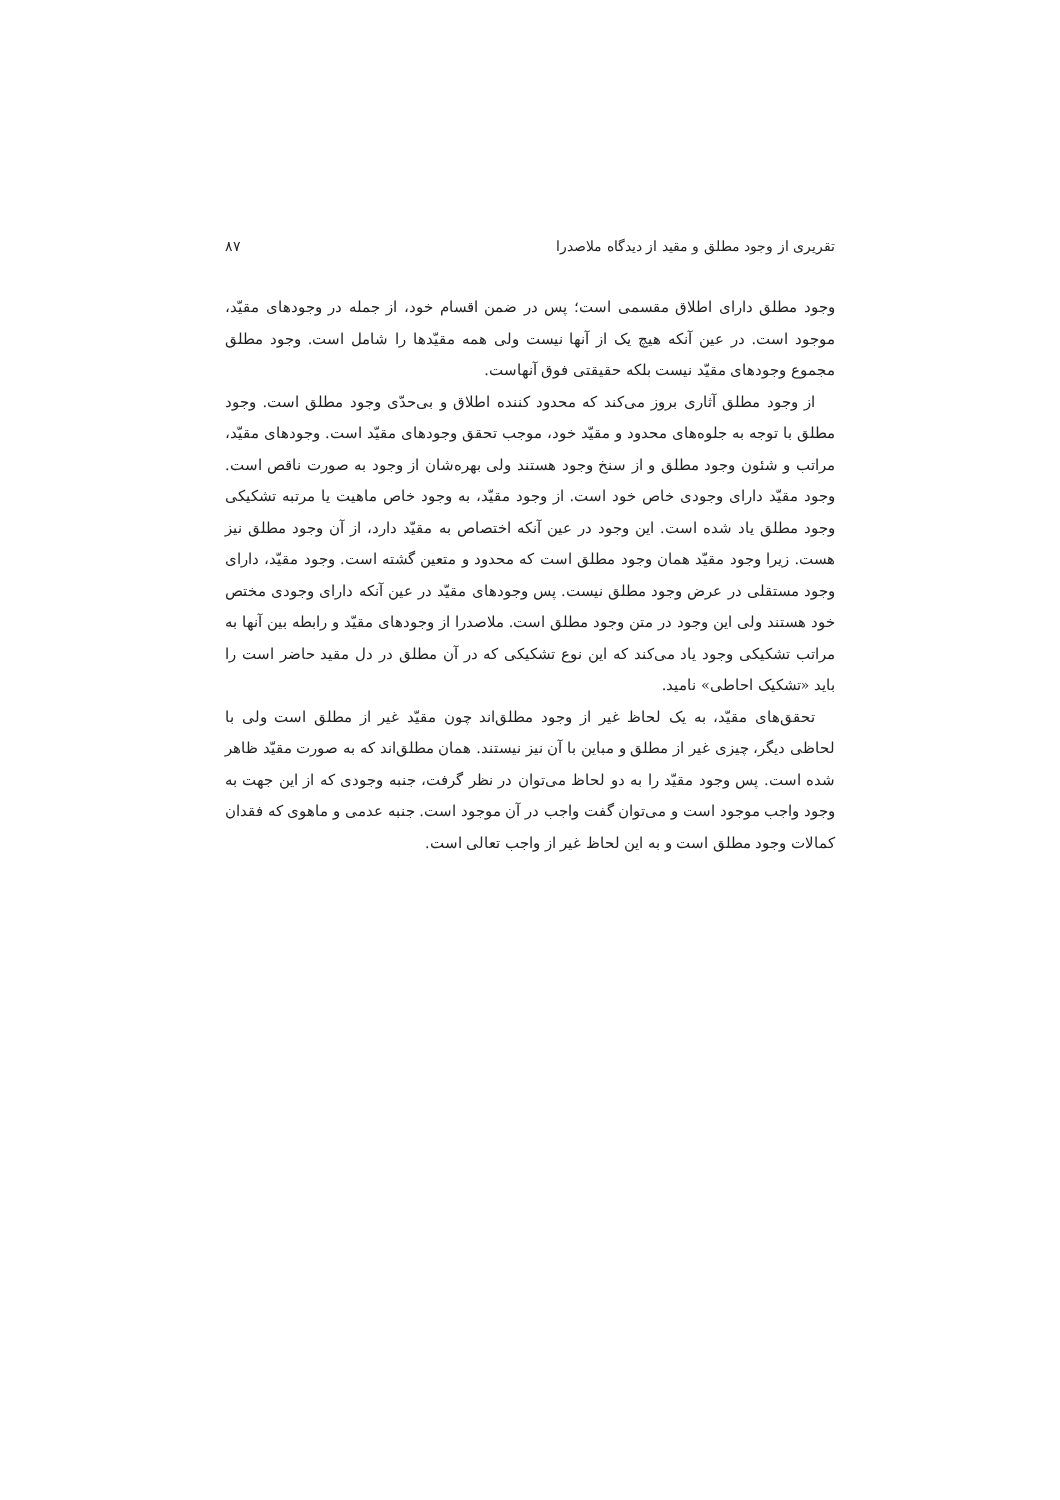تقریری از وجود مطلق و مقید از دیدگاه ملاصدرا ۸۷
وجود مطلق دارای اطلاق مقسمی است؛ پس در ضمن اقسام خود، از جمله در وجودهای مقیّد، موجود است. در عین آنکه هیچ یک از آنها نیست ولی همه مقیّدها را شامل است. وجود مطلق مجموع وجودهای مقیّد نیست بلکه حقیقتی فوق آنهاست.
از وجود مطلق آثاری بروز می‌کند که محدود کننده اطلاق و بی‌حدّی وجود مطلق است. وجود مطلق با توجه به جلوه‌های محدود و مقیّد خود، موجب تحقق وجودهای مقیّد است. وجودهای مقیّد، مراتب و شئون وجود مطلق و از سنخ وجود هستند ولی بهره‌شان از وجود به صورت ناقص است. وجود مقیّد دارای وجودی خاص خود است. از وجود مقیّد، به وجود خاص ماهیت یا مرتبه تشکیکی وجود مطلق یاد شده است. این وجود در عین آنکه اختصاص به مقیّد دارد، از آن وجود مطلق نیز هست. زیرا وجود مقیّد همان وجود مطلق است که محدود و متعین گشته است. وجود مقیّد، دارای وجود مستقلی در عرض وجود مطلق نیست. پس وجودهای مقیّد در عین آنکه دارای وجودی مختص خود هستند ولی این وجود در متن وجود مطلق است. ملاصدرا از وجودهای مقیّد و رابطه بین آنها به مراتب تشکیکی وجود یاد می‌کند که این نوع تشکیکی که در آن مطلق در دل مقید حاضر است را باید «تشکیک احاطی» نامید.
تحقق‌های مقیّد، به یک لحاظ غیر از وجود مطلق‌اند چون مقیّد غیر از مطلق است ولی با لحاظی دیگر، چیزی غیر از مطلق و مباین با آن نیز نیستند. همان مطلق‌اند که به صورت مقیّد ظاهر شده است. پس وجود مقیّد را به دو لحاظ می‌توان در نظر گرفت، جنبه وجودی که از این جهت به وجود واجب موجود است و می‌توان گفت واجب در آن موجود است. جنبه عدمی و ماهوی که فقدان کمالات وجود مطلق است و به این لحاظ غیر از واجب تعالی است.